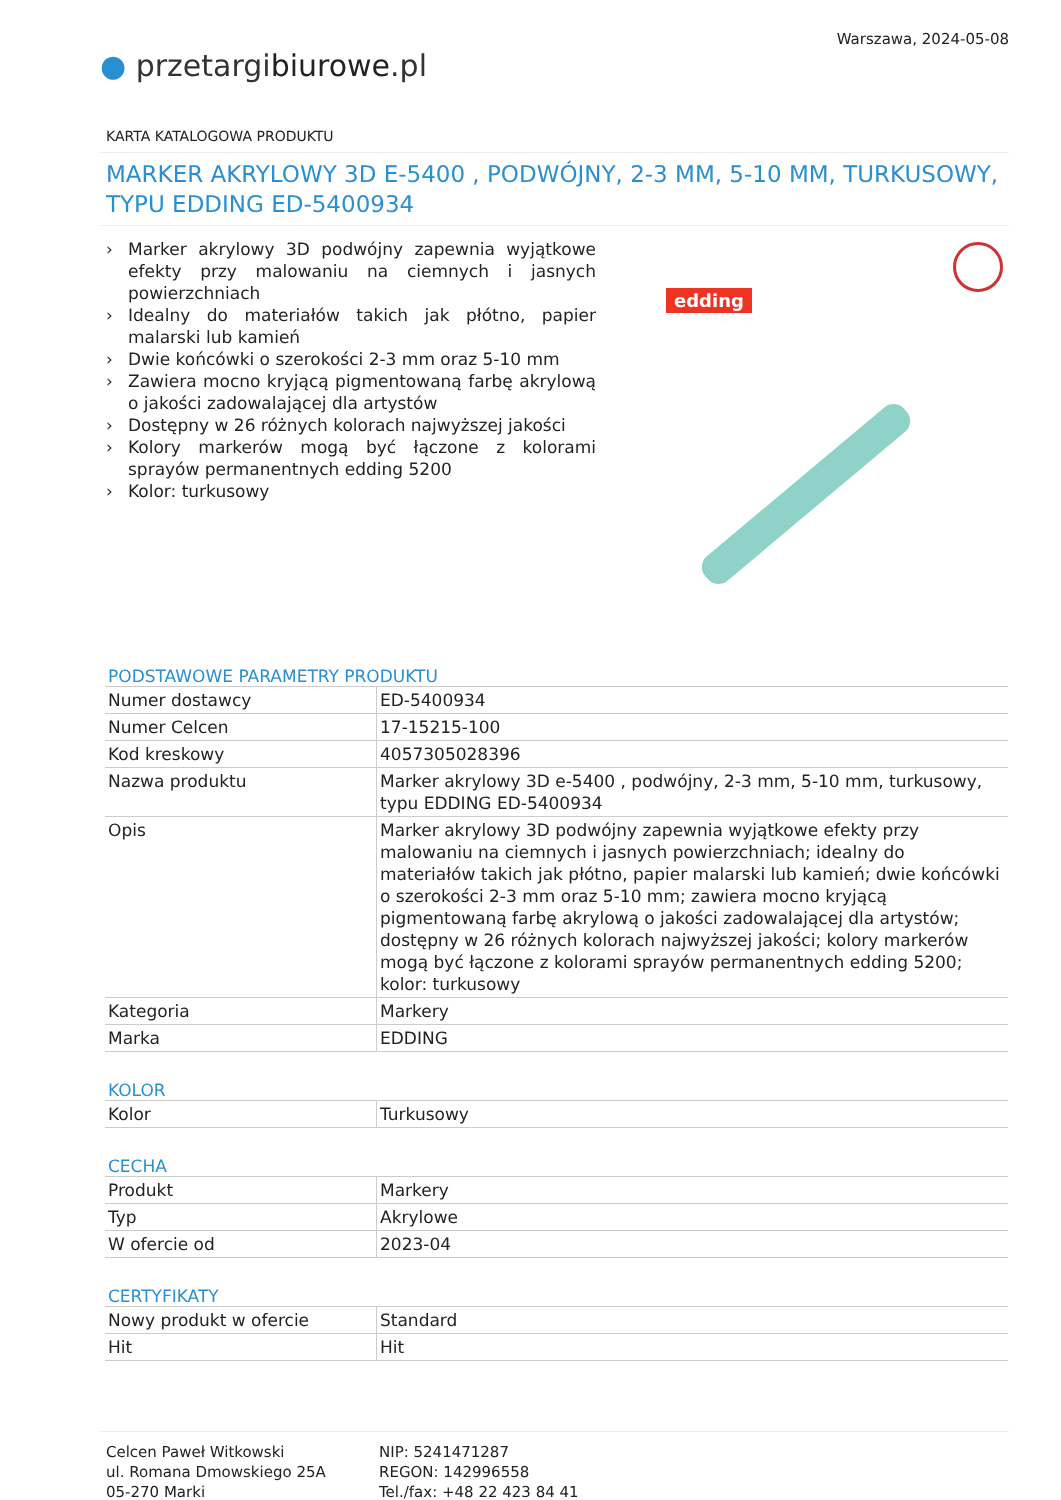Warszawa, 2024-05-08
● przetargibiurowe.pl
KARTA KATALOGOWA PRODUKTU
MARKER AKRYLOWY 3D E-5400 , PODWÓJNY, 2-3 MM, 5-10 MM, TURKUSOWY, TYPU EDDING ED-5400934
› Marker akrylowy 3D podwójny zapewnia wyjątkowe efekty przy malowaniu na ciemnych i jasnych powierzchniach
› Idealny do materiałów takich jak płótno, papier malarski lub kamień
› Dwie końcówki o szerokości 2-3 mm oraz 5-10 mm
› Zawiera mocno kryjącą pigmentowaną farbę akrylową o jakości zadowalającej dla artystów
› Dostępny w 26 różnych kolorach najwyższej jakości
› Kolory markerów mogą być łączone z kolorami sprayów permanentnych edding 5200
› Kolor: turkusowy
edding
PODSTAWOWE PARAMETRY PRODUKTU
| Numer dostawcy | ED-5400934 |
| Numer Celcen | 17-15215-100 |
| Kod kreskowy | 4057305028396 |
| Nazwa produktu | Marker akrylowy 3D e-5400 , podwójny, 2-3 mm, 5-10 mm, turkusowy, typu EDDING ED-5400934 |
| Opis | Marker akrylowy 3D podwójny zapewnia wyjątkowe efekty przy malowaniu na ciemnych i jasnych powierzchniach; idealny do materiałów takich jak płótno, papier malarski lub kamień; dwie końcówki o szerokości 2-3 mm oraz 5-10 mm; zawiera mocno kryjącą pigmentowaną farbę akrylową o jakości zadowalającej dla artystów; dostępny w 26 różnych kolorach najwyższej jakości; kolory markerów mogą być łączone z kolorami sprayów permanentnych edding 5200; kolor: turkusowy |
| Kategoria | Markery |
| Marka | EDDING |
KOLOR
| Kolor | Turkusowy |
CECHA
| Produkt | Markery |
| Typ | Akrylowe |
| W ofercie od | 2023-04 |
CERTYFIKATY
| Nowy produkt w ofercie | Standard |
| Hit | Hit |
Celcen Paweł Witkowski
ul. Romana Dmowskiego 25A
05-270 Marki
NIP: 5241471287
REGON: 142996558
Tel./fax: +48 22 423 84 41